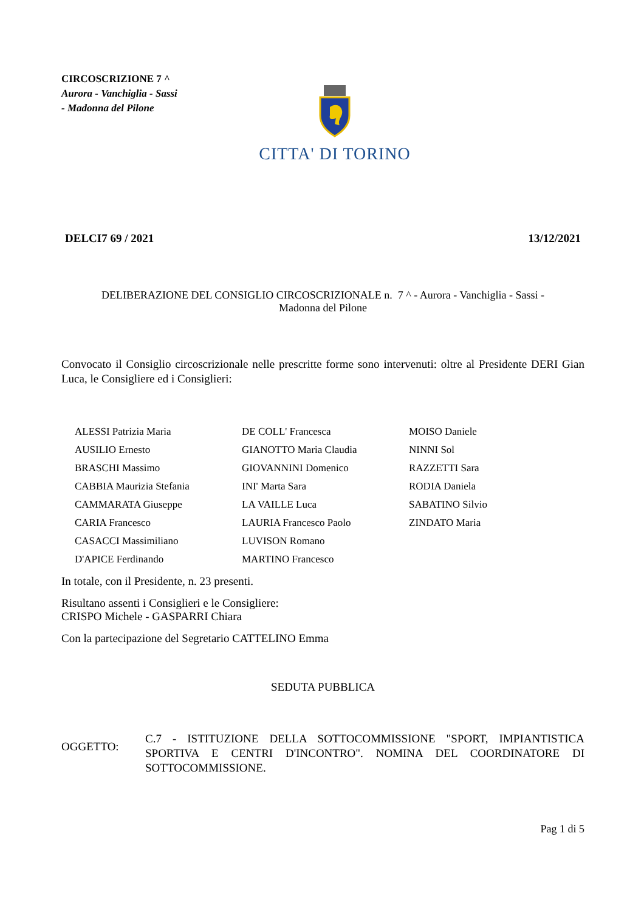CIRCOSCRIZIONE 7 ^
Aurora - Vanchiglia - Sassi
- Madonna del Pilone
CITTA' DI TORINO
DELCI7 69 / 2021 13/12/2021
DELIBERAZIONE DEL CONSIGLIO CIRCOSCRIZIONALE n. 7 ^ - Aurora - Vanchiglia - Sassi -
Madonna del Pilone
Convocato il Consiglio circoscrizionale nelle prescritte forme sono intervenuti: oltre al Presidente DERI Gian Luca, le Consigliere ed i Consiglieri:
| ALESSI Patrizia Maria | DE COLL' Francesca | MOISO Daniele |
| AUSILIO Ernesto | GIANOTTO Maria Claudia | NINNI Sol |
| BRASCHI Massimo | GIOVANNINI Domenico | RAZZETTI Sara |
| CABBIA Maurizia Stefania | INI' Marta Sara | RODIA Daniela |
| CAMMARATA Giuseppe | LA VAILLE Luca | SABATINO Silvio |
| CARIA Francesco | LAURIA Francesco Paolo | ZINDATO Maria |
| CASACCI Massimiliano | LUVISON Romano | |
| D'APICE Ferdinando | MARTINO Francesco | |
In totale, con il Presidente, n. 23 presenti.
Risultano assenti i Consiglieri e le Consigliere:
CRISPO Michele - GASPARRI Chiara
Con la partecipazione del Segretario CATTELINO Emma
SEDUTA PUBBLICA
OGGETTO:
C.7 - ISTITUZIONE DELLA SOTTOCOMMISSIONE "SPORT, IMPIANTISTICA SPORTIVA E CENTRI D'INCONTRO". NOMINA DEL COORDINATORE DI SOTTOCOMMISSIONE.
Pag 1 di 5